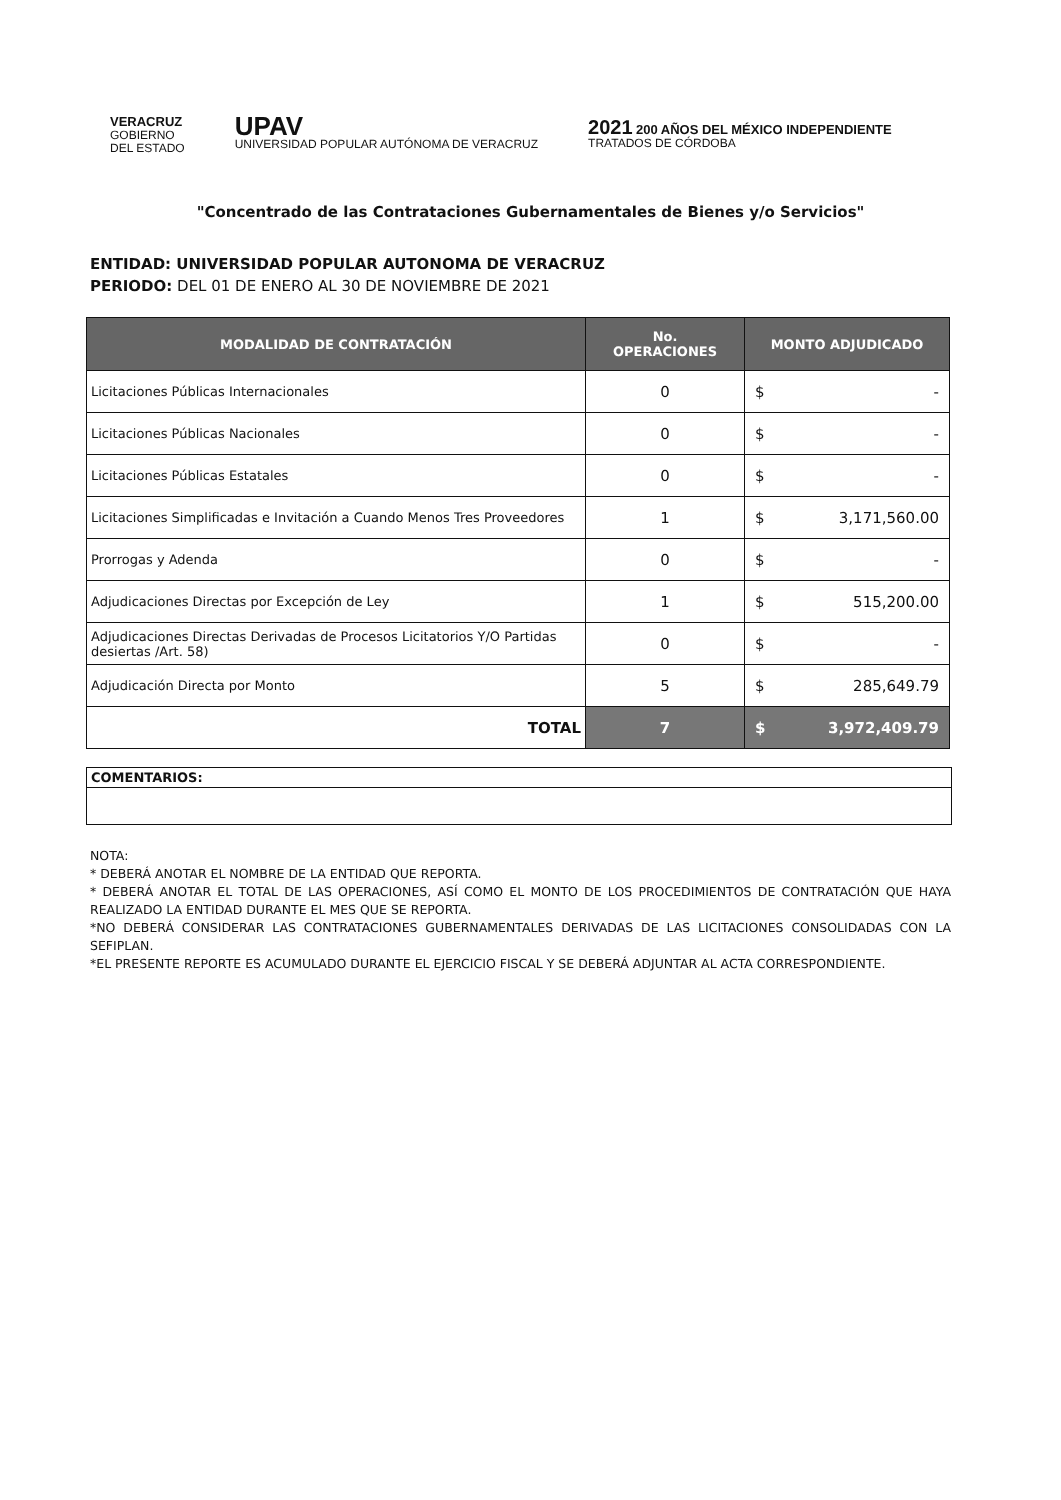VERACRUZ
GOBIERNO
DEL ESTADO
UPAV
UNIVERSIDAD POPULAR AUTÓNOMA DE VERACRUZ
2021 200 AÑOS DEL MÉXICO INDEPENDIENTE
TRATADOS DE CÓRDOBA
"Concentrado de las Contrataciones Gubernamentales de Bienes y/o Servicios"
ENTIDAD: UNIVERSIDAD POPULAR AUTONOMA DE VERACRUZ
PERIODO: DEL 01 DE ENERO AL 30 DE NOVIEMBRE DE 2021
| MODALIDAD DE CONTRATACIÓN | No. OPERACIONES | MONTO ADJUDICADO |
| --- | --- | --- |
| Licitaciones Públicas Internacionales | 0 | $ - |
| Licitaciones Públicas Nacionales | 0 | $ - |
| Licitaciones Públicas Estatales | 0 | $ - |
| Licitaciones Simplificadas e Invitación a Cuando Menos Tres Proveedores | 1 | $ 3,171,560.00 |
| Prorrogas y Adenda | 0 | $ - |
| Adjudicaciones Directas por Excepción de Ley | 1 | $ 515,200.00 |
| Adjudicaciones Directas Derivadas de Procesos Licitatorios Y/O Partidas desiertas /Art. 58) | 0 | $ - |
| Adjudicación Directa por Monto | 5 | $ 285,649.79 |
| TOTAL | 7 | $ 3,972,409.79 |
COMENTARIOS:
NOTA:
* DEBERÁ ANOTAR EL NOMBRE DE LA ENTIDAD QUE REPORTA.
* DEBERÁ ANOTAR EL TOTAL DE LAS OPERACIONES, ASÍ COMO EL MONTO DE LOS PROCEDIMIENTOS DE CONTRATACIÓN QUE HAYA REALIZADO LA ENTIDAD DURANTE EL MES QUE SE REPORTA.
*NO DEBERÁ CONSIDERAR LAS CONTRATACIONES GUBERNAMENTALES DERIVADAS DE LAS LICITACIONES CONSOLIDADAS CON LA SEFIPLAN.
*EL PRESENTE REPORTE ES ACUMULADO DURANTE EL EJERCICIO FISCAL Y SE DEBERÁ ADJUNTAR AL ACTA CORRESPONDIENTE.